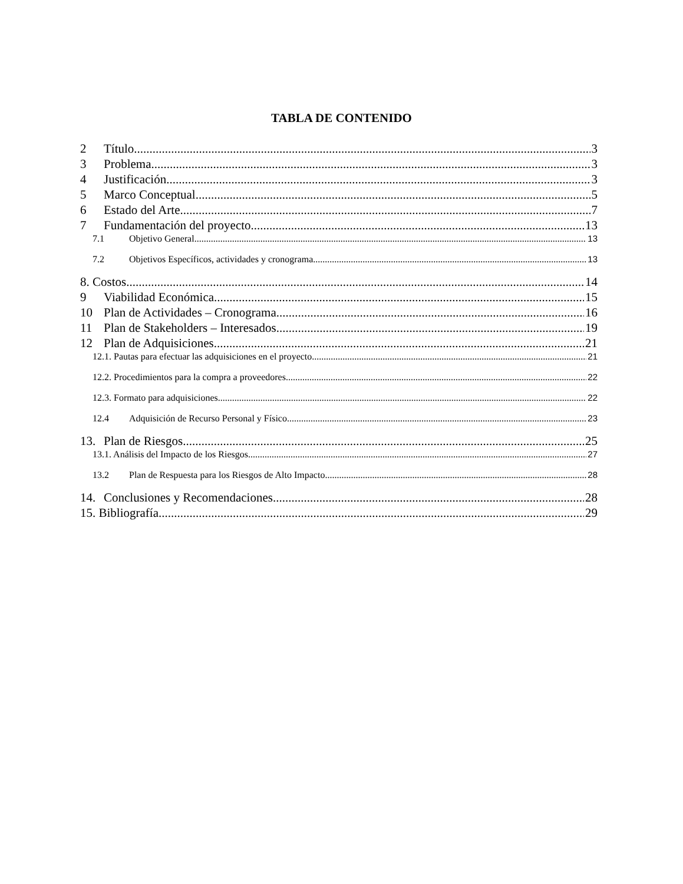TABLA DE CONTENIDO
2 Título 3
3 Problema 3
4 Justificación 3
5 Marco Conceptual 5
6 Estado del Arte 7
7 Fundamentación del proyecto 13
7.1 Objetivo General 13
7.2 Objetivos Específicos, actividades y cronograma 13
8. Costos 14
9 Viabilidad Económica 15
10 Plan de Actividades – Cronograma 16
11 Plan de Stakeholders – Interesados 19
12 Plan de Adquisiciones 21
12.1. Pautas para efectuar las adquisiciones en el proyecto 21
12.2. Procedimientos para la compra a proveedores 22
12.3. Formato para adquisiciones 22
12.4 Adquisición de Recurso Personal y Físico. 23
13. Plan de Riesgos 25
13.1. Análisis del Impacto de los Riesgos 27
13.2 Plan de Respuesta para los Riesgos de Alto Impacto 28
14. Conclusiones y Recomendaciones 28
15. Bibliografía 29